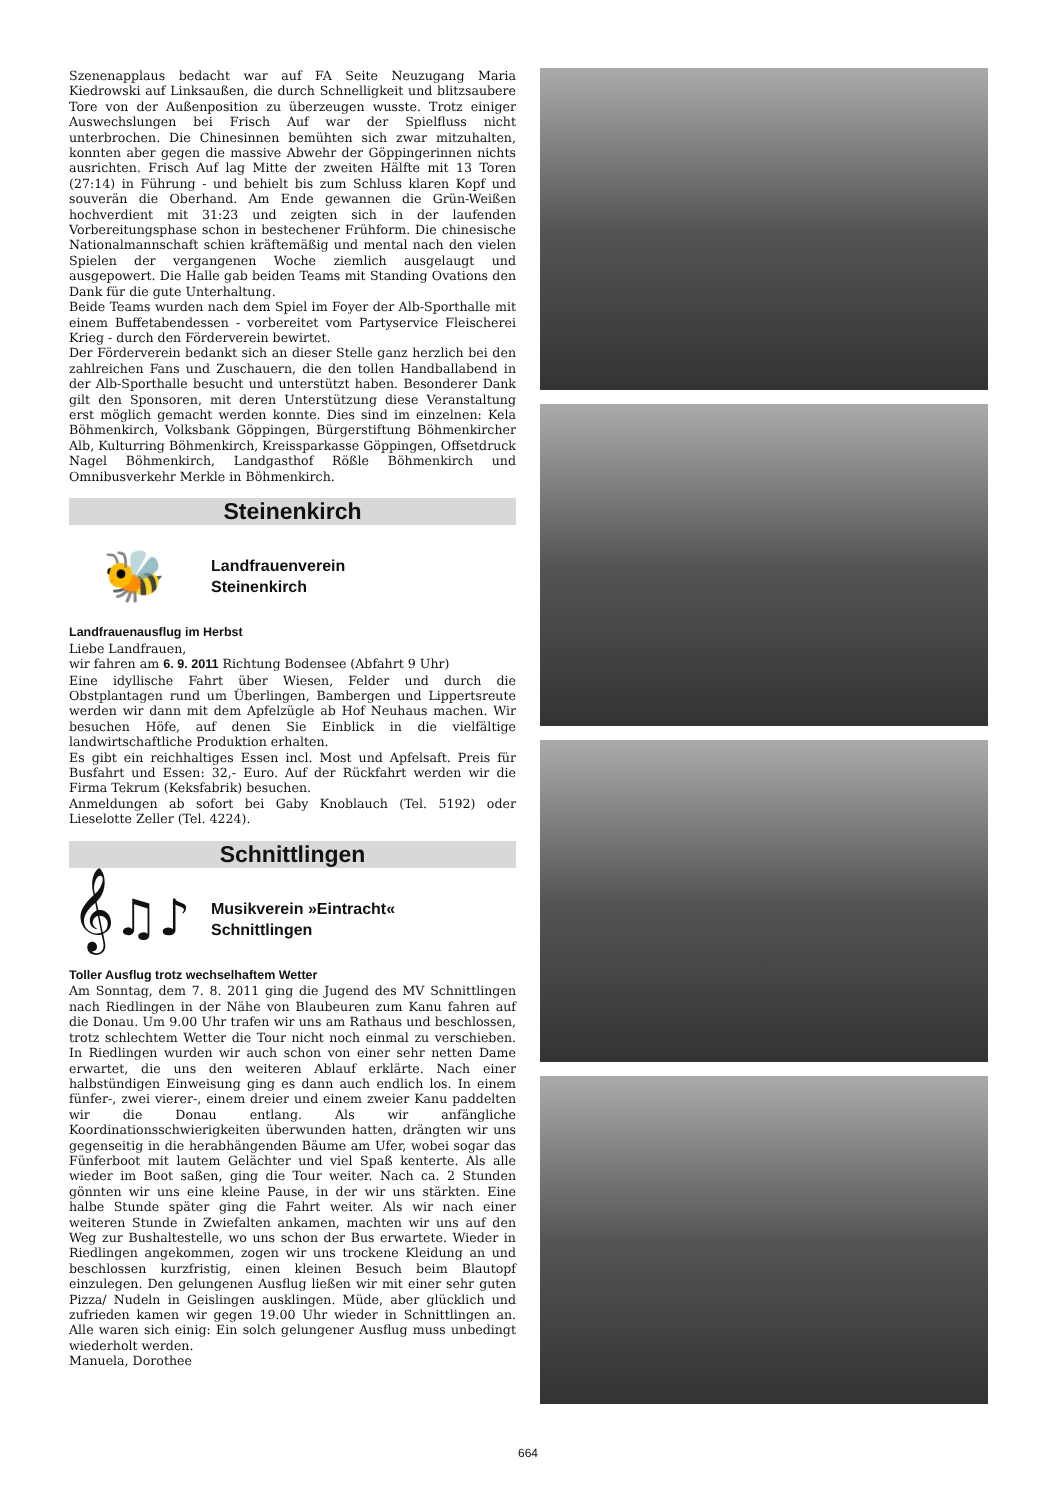Szenenapplaus bedacht war auf FA Seite Neuzugang Maria Kiedrowski auf Linksaußen, die durch Schnelligkeit und blitzsaubere Tore von der Außenposition zu überzeugen wusste. Trotz einiger Auswechslungen bei Frisch Auf war der Spielfluss nicht unterbrochen. Die Chinesinnen bemühten sich zwar mitzuhalten, konnten aber gegen die massive Abwehr der Göppingerinnen nichts ausrichten. Frisch Auf lag Mitte der zweiten Hälfte mit 13 Toren (27:14) in Führung - und behielt bis zum Schluss klaren Kopf und souverän die Oberhand. Am Ende gewannen die Grün-Weißen hochverdient mit 31:23 und zeigten sich in der laufenden Vorbereitungsphase schon in bestechener Frühform. Die chinesische Nationalmannschaft schien kräftemäßig und mental nach den vielen Spielen der vergangenen Woche ziemlich ausgelaugt und ausgepowert. Die Halle gab beiden Teams mit Standing Ovations den Dank für die gute Unterhaltung.
Beide Teams wurden nach dem Spiel im Foyer der Alb-Sporthalle mit einem Buffetabendessen - vorbereitet vom Partyservice Fleischerei Krieg - durch den Förderverein bewirtet.
Der Förderverein bedankt sich an dieser Stelle ganz herzlich bei den zahlreichen Fans und Zuschauern, die den tollen Handballabend in der Alb-Sporthalle besucht und unterstützt haben. Besonderer Dank gilt den Sponsoren, mit deren Unterstützung diese Veranstaltung erst möglich gemacht werden konnte. Dies sind im einzelnen: Kela Böhmenkirch, Volksbank Göppingen, Bürgerstiftung Böhmenkircher Alb, Kulturring Böhmenkirch, Kreissparkasse Göppingen, Offsetdruck Nagel Böhmenkirch, Landgasthof Rößle Böhmenkirch und Omnibusverkehr Merkle in Böhmenkirch.
Steinenkirch
🐝
Landfrauenverein
Steinenkirch
Landfrauenausflug im Herbst
Liebe Landfrauen,
wir fahren am 6. 9. 2011 Richtung Bodensee (Abfahrt 9 Uhr)
Eine idyllische Fahrt über Wiesen, Felder und durch die Obstplantagen rund um Überlingen, Bambergen und Lippertsreute werden wir dann mit dem Apfelzügle ab Hof Neuhaus machen. Wir besuchen Höfe, auf denen Sie Einblick in die vielfältige landwirtschaftliche Produktion erhalten.
Es gibt ein reichhaltiges Essen incl. Most und Apfelsaft. Preis für Busfahrt und Essen: 32,- Euro. Auf der Rückfahrt werden wir die Firma Tekrum (Keksfabrik) besuchen.
Anmeldungen ab sofort bei Gaby Knoblauch (Tel. 5192) oder Lieselotte Zeller (Tel. 4224).
Schnittlingen
𝄞♫♪
Musikverein »Eintracht«
Schnittlingen
Toller Ausflug trotz wechselhaftem Wetter
Am Sonntag, dem 7. 8. 2011 ging die Jugend des MV Schnittlingen nach Riedlingen in der Nähe von Blaubeuren zum Kanu fahren auf die Donau. Um 9.00 Uhr trafen wir uns am Rathaus und beschlossen, trotz schlechtem Wetter die Tour nicht noch einmal zu verschieben. In Riedlingen wurden wir auch schon von einer sehr netten Dame erwartet, die uns den weiteren Ablauf erklärte. Nach einer halbstündigen Einweisung ging es dann auch endlich los. In einem fünfer-, zwei vierer-, einem dreier und einem zweier Kanu paddelten wir die Donau entlang. Als wir anfängliche Koordinationsschwierigkeiten überwunden hatten, drängten wir uns gegenseitig in die herabhängenden Bäume am Ufer, wobei sogar das Fünferboot mit lautem Gelächter und viel Spaß kenterte. Als alle wieder im Boot saßen, ging die Tour weiter. Nach ca. 2 Stunden gönnten wir uns eine kleine Pause, in der wir uns stärkten. Eine halbe Stunde später ging die Fahrt weiter. Als wir nach einer weiteren Stunde in Zwiefalten ankamen, machten wir uns auf den Weg zur Bushaltestelle, wo uns schon der Bus erwartete. Wieder in Riedlingen angekommen, zogen wir uns trockene Kleidung an und beschlossen kurzfristig, einen kleinen Besuch beim Blautopf einzulegen. Den gelungenen Ausflug ließen wir mit einer sehr guten Pizza/ Nudeln in Geislingen ausklingen. Müde, aber glücklich und zufrieden kamen wir gegen 19.00 Uhr wieder in Schnittlingen an. Alle waren sich einig: Ein solch gelungener Ausflug muss unbedingt wiederholt werden.
Manuela, Dorothee
664